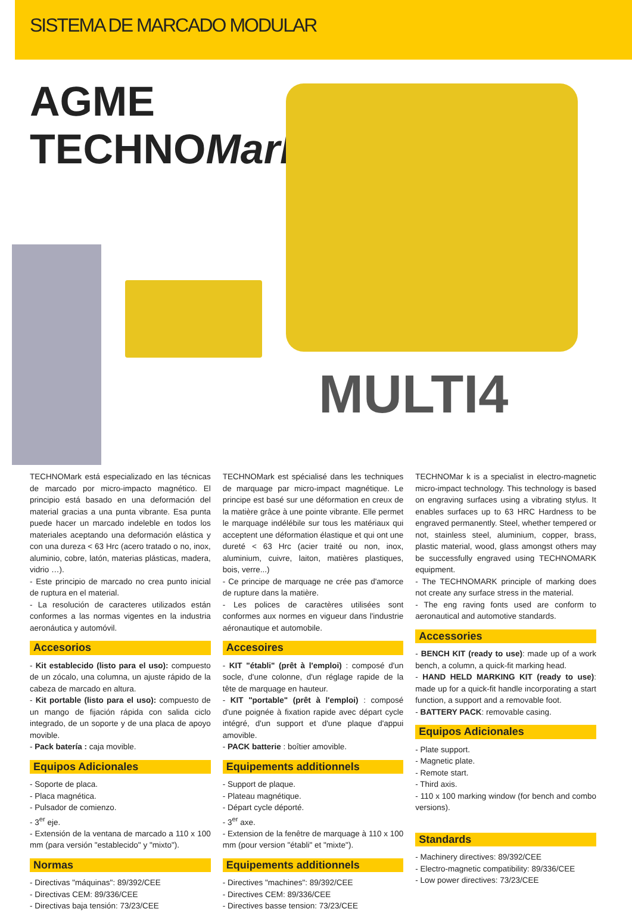SISTEMA DE MARCADO MODULAR
AGME
TECHNOMark
MULTI4
TECHNOMark está especializado en las técnicas de marcado por micro-impacto magnético. El principio está basado en una deformación del material gracias a una punta vibrante. Esa punta puede hacer un marcado indeleble en todos los materiales aceptando una deformación elástica y con una dureza < 63 Hrc (acero tratado o no, inox, aluminio, cobre, latón, materias plásticas, madera, vidrio …).
- Este principio de marcado no crea punto inicial de ruptura en el material.
- La resolución de caracteres utilizados están conformes a las normas vigentes en la industria aeronáutica y automóvil.
Accesorios
- Kit establecido (listo para el uso): compuesto de un zócalo, una columna, un ajuste rápido de la cabeza de marcado en altura.
- Kit portable (listo para el uso): compuesto de un mango de fijación rápida con salida ciclo integrado, de un soporte y de una placa de apoyo movible.
- Pack batería : caja movible.
Equipos Adicionales
- Soporte de placa.
- Placa magnética.
- Pulsador de comienzo.
- 3<sup>er</sup> eje.
- Extensión de la ventana de marcado a 110 x 100 mm (para versión "establecido" y "mixto").
Normas
- Directivas "máquinas": 89/392/CEE
- Directivas CEM: 89/336/CEE
- Directivas baja tensión: 73/23/CEE
TECHNOMark est spécialisé dans les techniques de marquage par micro-impact magnétique. Le principe est basé sur une déformation en creux de la matière grâce à une pointe vibrante. Elle permet le marquage indélébile sur tous les matériaux qui acceptent une déformation élastique et qui ont une dureté < 63 Hrc (acier traité ou non, inox, aluminium, cuivre, laiton, matières plastiques, bois, verre...)
- Ce principe de marquage ne crée pas d'amorce de rupture dans la matière.
- Les polices de caractères utilisées sont conformes aux normes en vigueur dans l'industrie aéronautique et automobile.
Accesoires
- KIT "établi" (prêt à l'emploi) : composé d'un socle, d'une colonne, d'un réglage rapide de la tête de marquage en hauteur.
- KIT "portable" (prêt à l'emploi) : composé d'une poignée à fixation rapide avec départ cycle intégré, d'un support et d'une plaque d'appui amovible.
- PACK batterie : boîtier amovible.
Equipements additionnels
- Support de plaque.
- Plateau magnétique.
- Départ cycle déporté.
- 3<sup>er</sup> axe.
- Extension de la fenêtre de marquage à 110 x 100 mm (pour version "établi" et "mixte").
Equipements additionnels
- Directives "machines": 89/392/CEE
- Directives CEM: 89/336/CEE
- Directives basse tension: 73/23/CEE
TECHNOMar k is a specialist in electro-magnetic micro-impact technology. This technology is based on engraving surfaces using a vibrating stylus. It enables surfaces up to 63 HRC Hardness to be engraved permanently. Steel, whether tempered or not, stainless steel, aluminium, copper, brass, plastic material, wood, glass amongst others may be successfully engraved using TECHNOMARK equipment.
- The TECHNOMARK principle of marking does not create any surface stress in the material.
- The eng raving fonts used are conform to aeronautical and automotive standards.
Accessories
- BENCH KIT (ready to use): made up of a work bench, a column, a quick-fit marking head.
- HAND HELD MARKING KIT (ready to use): made up for a quick-fit handle incorporating a start function, a support and a removable foot.
- BATTERY PACK: removable casing.
Equipos Adicionales
- Plate support.
- Magnetic plate.
- Remote start.
- Third axis.
- 110 x 100 marking window (for bench and combo versions).
Standards
- Machinery directives: 89/392/CEE
- Electro-magnetic compatibility: 89/336/CEE
- Low power directives: 73/23/CEE